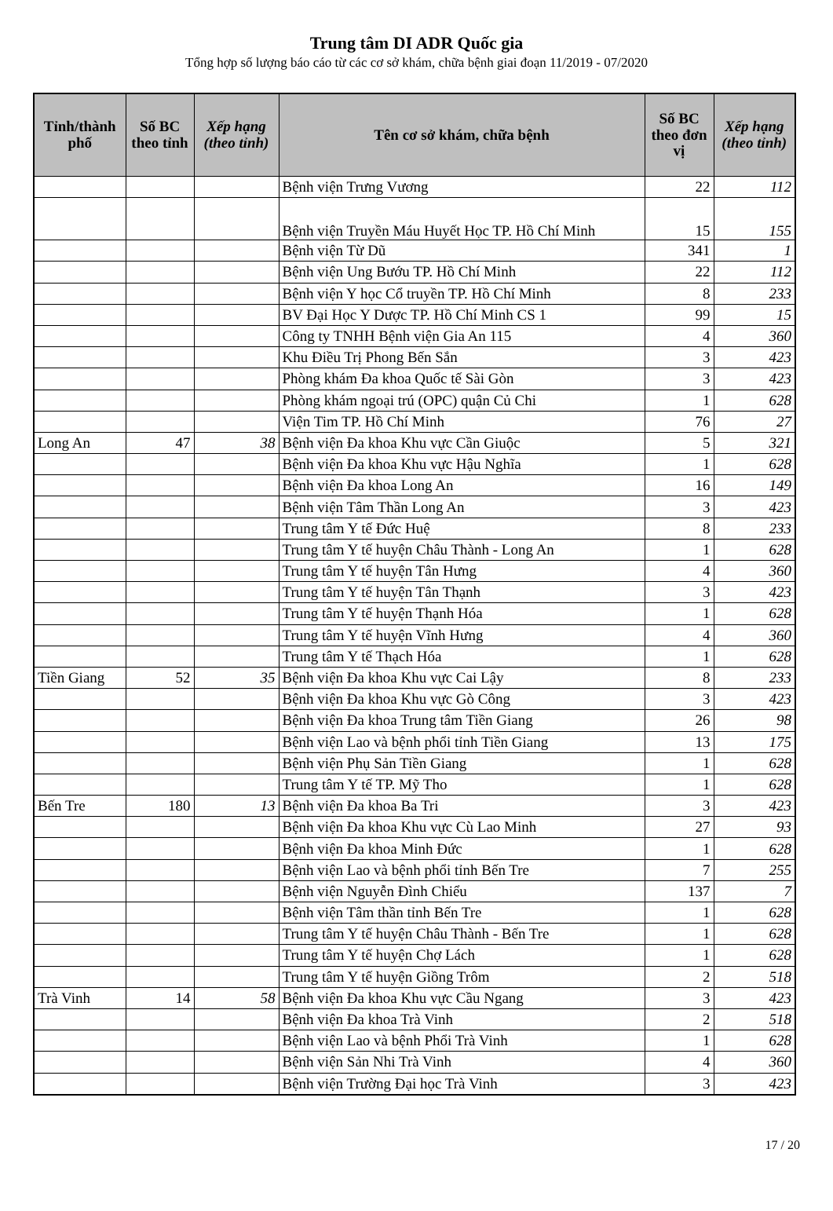Trung tâm DI ADR Quốc gia
Tổng hợp số lượng báo cáo từ các cơ sở khám, chữa bệnh giai đoạn 11/2019 - 07/2020
| Tỉnh/thành phố | Số BC theo tỉnh | Xếp hạng (theo tỉnh) | Tên cơ sở khám, chữa bệnh | Số BC theo đơn vị | Xếp hạng (theo tỉnh) |
| --- | --- | --- | --- | --- | --- |
| | | | Bệnh viện Trưng Vương | 22 | 112 |
| | | | Bệnh viện Truyền Máu Huyết Học TP. Hồ Chí Minh | 15 | 155 |
| | | | Bệnh viện Từ Dũ | 341 | 1 |
| | | | Bệnh viện Ung Bướu TP. Hồ Chí Minh | 22 | 112 |
| | | | Bệnh viện Y học Cổ truyền TP. Hồ Chí Minh | 8 | 233 |
| | | | BV Đại Học Y Dược TP. Hồ Chí Minh CS 1 | 99 | 15 |
| | | | Công ty TNHH Bệnh viện Gia An 115 | 4 | 360 |
| | | | Khu Điều Trị Phong Bến Sắn | 3 | 423 |
| | | | Phòng khám Đa khoa Quốc tế Sài Gòn | 3 | 423 |
| | | | Phòng khám ngoại trú (OPC) quận Củ Chi | 1 | 628 |
| | | | Viện Tim TP. Hồ Chí Minh | 76 | 27 |
| Long An | 47 | 38 | Bệnh viện Đa khoa Khu vực Cần Giuộc | 5 | 321 |
| | | | Bệnh viện Đa khoa Khu vực Hậu Nghĩa | 1 | 628 |
| | | | Bệnh viện Đa khoa Long An | 16 | 149 |
| | | | Bệnh viện Tâm Thần Long An | 3 | 423 |
| | | | Trung tâm Y tế Đức Huệ | 8 | 233 |
| | | | Trung tâm Y tế huyện Châu Thành - Long An | 1 | 628 |
| | | | Trung tâm Y tế huyện Tân Hưng | 4 | 360 |
| | | | Trung tâm Y tế huyện Tân Thạnh | 3 | 423 |
| | | | Trung tâm Y tế huyện Thạnh Hóa | 1 | 628 |
| | | | Trung tâm Y tế huyện Vĩnh Hưng | 4 | 360 |
| | | | Trung tâm Y tế Thạch Hóa | 1 | 628 |
| Tiền Giang | 52 | 35 | Bệnh viện Đa khoa Khu vực Cai Lậy | 8 | 233 |
| | | | Bệnh viện Đa khoa Khu vực Gò Công | 3 | 423 |
| | | | Bệnh viện Đa khoa Trung tâm Tiền Giang | 26 | 98 |
| | | | Bệnh viện Lao và bệnh phổi tỉnh Tiền Giang | 13 | 175 |
| | | | Bệnh viện Phụ Sản Tiền Giang | 1 | 628 |
| | | | Trung tâm Y tế TP. Mỹ Tho | 1 | 628 |
| Bến Tre | 180 | 13 | Bệnh viện Đa khoa Ba Tri | 3 | 423 |
| | | | Bệnh viện Đa khoa Khu vực Cù Lao Minh | 27 | 93 |
| | | | Bệnh viện Đa khoa Minh Đức | 1 | 628 |
| | | | Bệnh viện Lao và bệnh phổi tỉnh Bến Tre | 7 | 255 |
| | | | Bệnh viện Nguyễn Đình Chiểu | 137 | 7 |
| | | | Bệnh viện Tâm thần tỉnh Bến Tre | 1 | 628 |
| | | | Trung tâm Y tế huyện Châu Thành - Bến Tre | 1 | 628 |
| | | | Trung tâm Y tế huyện Chợ Lách | 1 | 628 |
| | | | Trung tâm Y tế huyện Giồng Trôm | 2 | 518 |
| Trà Vinh | 14 | 58 | Bệnh viện Đa khoa Khu vực Cầu Ngang | 3 | 423 |
| | | | Bệnh viện Đa khoa Trà Vinh | 2 | 518 |
| | | | Bệnh viện Lao và bệnh Phổi Trà Vinh | 1 | 628 |
| | | | Bệnh viện Sản Nhi Trà Vinh | 4 | 360 |
| | | | Bệnh viện Trường Đại học Trà Vinh | 3 | 423 |
17 / 20